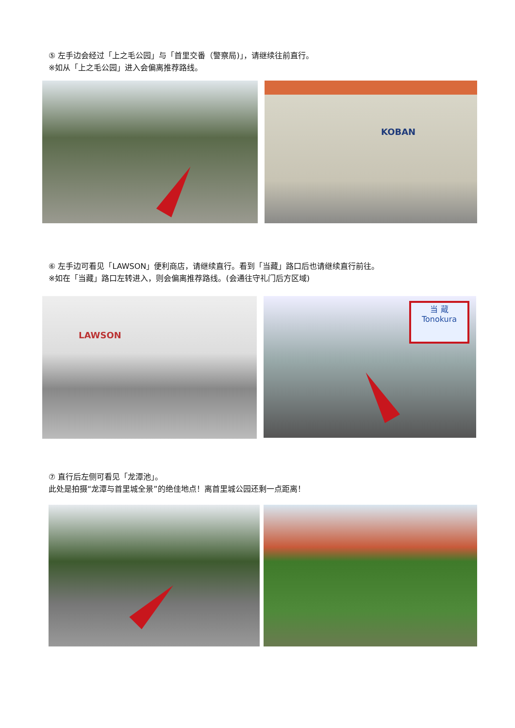⑤ 左手边会经过「上之毛公园」与「首里交番（警察局)」，请继续往前直行。
※如从「上之毛公园」进入会偏离推荐路线。
KOBAN
⑥ 左手边可看见「LAWSON」便利商店，请继续直行。看到「当藏」路口后也请继续直行前往。
※如在「当藏」路口左转进入，则会偏离推荐路线。(会通往守礼门后方区域)
LAWSON
当 蔵
Tonokura
⑦ 直行后左侧可看见「龙潭池」。
此处是拍摄“龙潭与首里城全景”的绝佳地点！离首里城公园还剩一点距离！